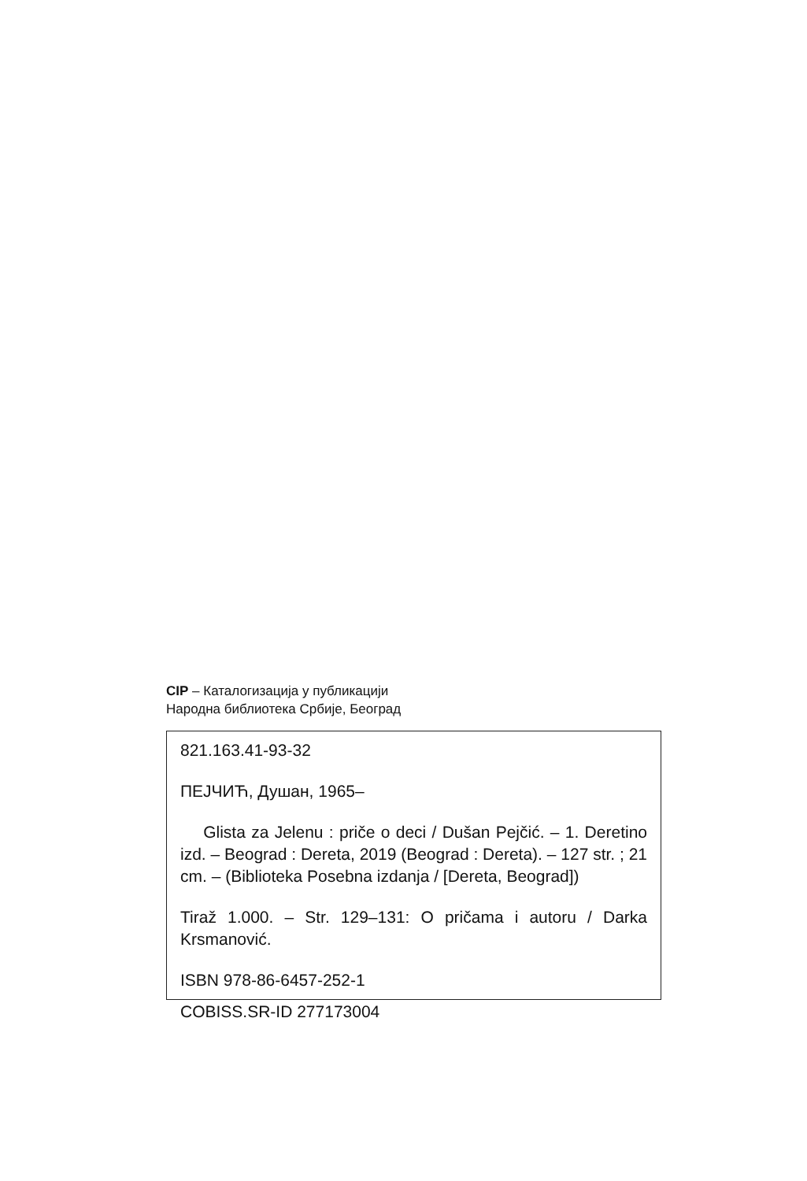CIP – Каталогизација у публикацији
Народна библиотека Србије, Београд
821.163.41-93-32
ПЕЈЧИЋ, Душан, 1965–
Glista za Jelenu : priče o deci / Dušan Pejčić. – 1. Deretino izd. – Beograd : Dereta, 2019 (Beograd : Dereta). – 127 str. ; 21 cm. – (Biblioteka Posebna izdanja / [Dereta, Beograd])
Tiraž 1.000. – Str. 129–131: O pričama i autoru / Darka Krsmanović.
ISBN 978-86-6457-252-1
COBISS.SR-ID 277173004